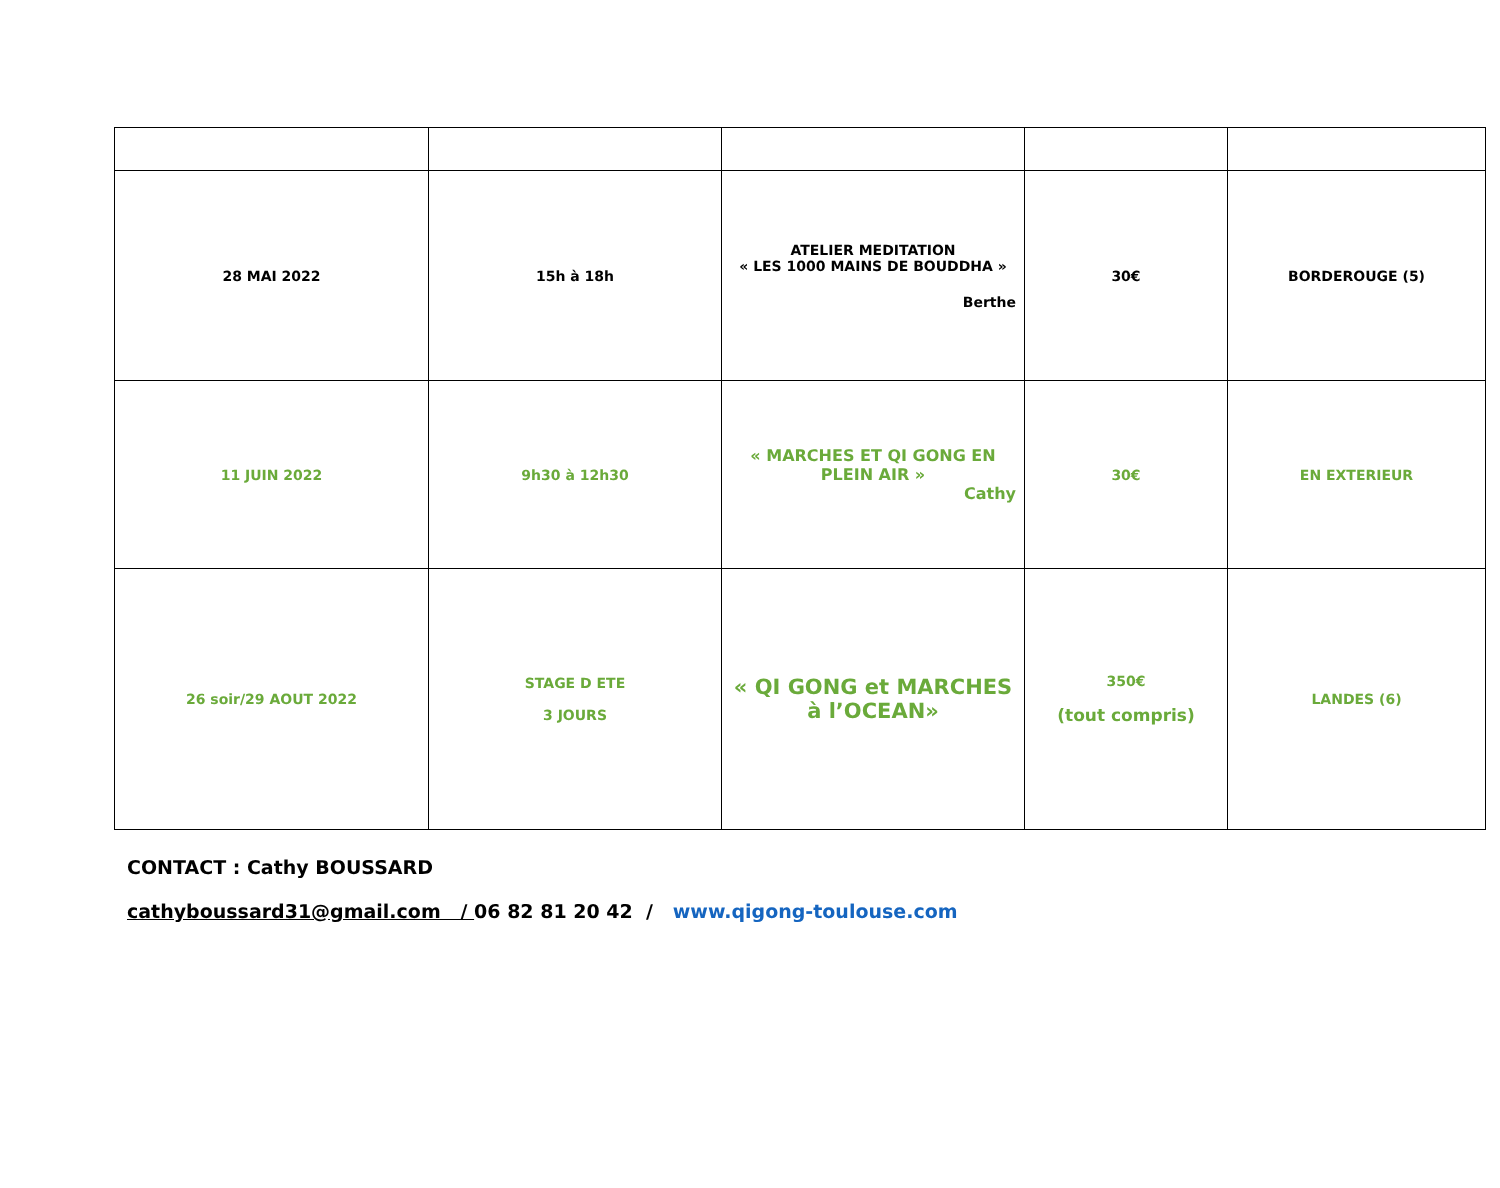| 28 MAI 2022 | 15h à 18h | ATELIER MEDITATION « LES 1000 MAINS DE BOUDDHA » Berthe | 30€ | BORDEROUGE (5) |
| 11 JUIN 2022 | 9h30 à 12h30 | « MARCHES ET QI GONG EN PLEIN AIR » Cathy | 30€ | EN EXTERIEUR |
| 26 soir/29 AOUT 2022 | STAGE D ETE 3 JOURS | « QI GONG et MARCHES à l’OCEAN» | 350€ (tout compris) | LANDES (6) |
CONTACT : Cathy BOUSSARD
cathyboussard31@gmail.com / 06 82 81 20 42 / www.qigong-toulouse.com